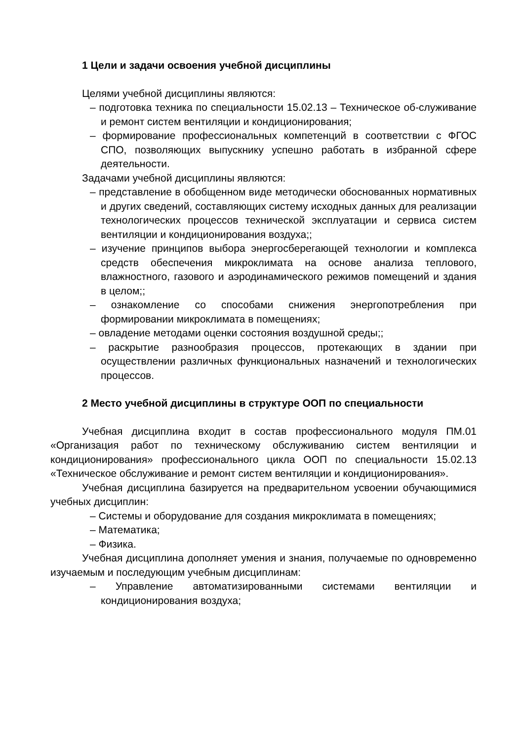1 Цели и задачи освоения учебной дисциплины
Целями учебной дисциплины являются:
– подготовка техника по специальности 15.02.13 – Техническое об-служивание и ремонт систем вентиляции и кондиционирования;
– формирование профессиональных компетенций в соответствии с ФГОС СПО, позволяющих выпускнику успешно работать в избранной сфере деятельности.
Задачами учебной дисциплины являются:
– представление в обобщенном виде методически обоснованных нормативных и других сведений, составляющих систему исходных данных для реализации технологических процессов технической эксплуатации и сервиса систем вентиляции и кондиционирования воздуха;;
– изучение принципов выбора энергосберегающей технологии и комплекса средств обеспечения микроклимата на основе анализа теплового, влажностного, газового и аэродинамического режимов помещений и здания в целом;;
– ознакомление со способами снижения энергопотребления при формировании микроклимата в помещениях;
– овладение методами оценки состояния воздушной среды;;
– раскрытие разнообразия процессов, протекающих в здании при осуществлении различных функциональных назначений и технологических процессов.
2 Место учебной дисциплины в структуре ООП по специальности
Учебная дисциплина входит в состав профессионального модуля ПМ.01 «Организация работ по техническому обслуживанию систем вентиляции и кондиционирования» профессионального цикла ООП по специальности 15.02.13 «Техническое обслуживание и ремонт систем вентиляции и кондиционирования».
Учебная дисциплина базируется на предварительном усвоении обучающимися учебных дисциплин:
– Системы и оборудование для создания микроклимата в помещениях;
– Математика;
– Физика.
Учебная дисциплина дополняет умения и знания, получаемые по одновременно изучаемым и последующим учебным дисциплинам:
– Управление автоматизированными системами вентиляции и кондиционирования воздуха;